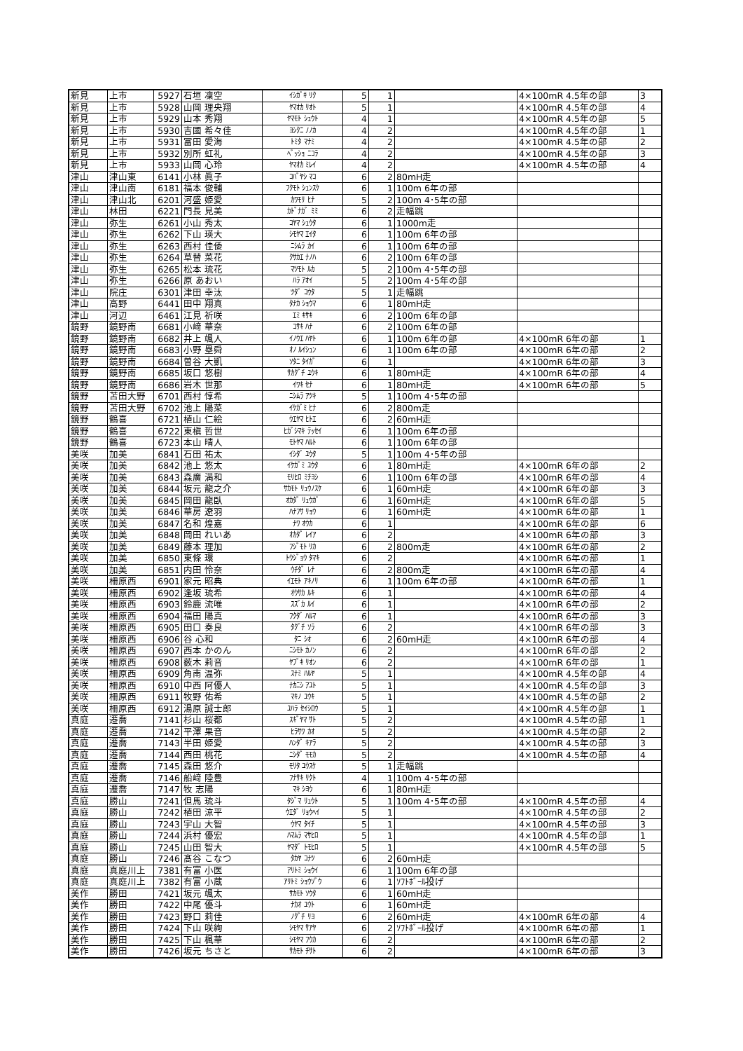| 新見 | 上市 | 5927 | 石垣 凜空 | ｲｼｶﾞｷ ﾘｸ | 5 | 1 | | 4×100mR 4.5年の部 | 3 |
| 新見 | 上市 | 5928 | 山岡 理央翔 | ﾔﾏｵｶ ﾘｵﾄ | 5 | 1 | | 4×100mR 4.5年の部 | 4 |
| 新見 | 上市 | 5929 | 山本 秀翔 | ﾔﾏﾓﾄ ｼｭｳﾄ | 4 | 1 | | 4×100mR 4.5年の部 | 5 |
| 新見 | 上市 | 5930 | 吉國 希々佳 | ﾖｼｸﾆ ﾉﾉｶ | 4 | 2 | | 4×100mR 4.5年の部 | 1 |
| 新見 | 上市 | 5931 | 冨田 愛海 | ﾄﾐﾀ ﾏﾅﾐ | 4 | 2 | | 4×100mR 4.5年の部 | 2 |
| 新見 | 上市 | 5932 | 別所 虹礼 | ﾍﾞｯｼｮ ﾆｺﾗ | 4 | 2 | | 4×100mR 4.5年の部 | 3 |
| 新見 | 上市 | 5933 | 山岡 心玲 | ﾔﾏｵｶ ﾐﾚｲ | 4 | 2 | | 4×100mR 4.5年の部 | 4 |
| 津山 | 津山東 | 6141 | 小林 眞子 | ｺﾊﾞﾔｼ ﾏｺ | 6 | 2 | 80mH走 | | |
| 津山 | 津山南 | 6181 | 福本 俊輔 | ﾌｸﾓﾄ ｼｭﾝｽｹ | 6 | 1 | 100m 6年の部 | | |
| 津山 | 津山北 | 6201 | 河盛 姫愛 | ｶﾜﾓﾘ ﾋﾅ | 5 | 2 | 100m 4･5年の部 | | |
| 津山 | 林田 | 6221 | 門長 見美 | ｶﾄﾞﾅｶﾞ ﾐﾐ | 6 | 2 | 走幅跳 | | |
| 津山 | 弥生 | 6261 | 小山 秀太 | ｺﾔﾏ ｼｭｳﾀ | 6 | 1 | 1000m走 | | |
| 津山 | 弥生 | 6262 | 下山 瑛大 | ｼﾓﾔﾏ ｴｲﾀ | 6 | 1 | 100m 6年の部 | | |
| 津山 | 弥生 | 6263 | 西村 佳倭 | ﾆｼﾑﾗ ｶｲ | 6 | 1 | 100m 6年の部 | | |
| 津山 | 弥生 | 6264 | 草替 菜花 | ｸｻｶｴ ﾅﾉﾊ | 6 | 2 | 100m 6年の部 | | |
| 津山 | 弥生 | 6265 | 松本 琉花 | ﾏﾂﾓﾄ ﾙｶ | 5 | 2 | 100m 4･5年の部 | | |
| 津山 | 弥生 | 6266 | 原 あおい | ﾊﾗ ｱｵｲ | 5 | 2 | 100m 4･5年の部 | | |
| 津山 | 院庄 | 6301 | 津田 幸汰 | ﾂﾀﾞ ｺｳﾀ | 5 | 1 | 走幅跳 | | |
| 津山 | 高野 | 6441 | 田中 翔真 | ﾀﾅｶ ｼｮｳﾏ | 6 | 1 | 80mH走 | | |
| 津山 | 河辺 | 6461 | 江見 祈咲 | ｴﾐ ｷｻｷ | 6 | 2 | 100m 6年の部 | | |
| 鏡野 | 鏡野南 | 6681 | 小﨑 華奈 | ｺｻｷ ﾊﾅ | 6 | 2 | 100m 6年の部 | | |
| 鏡野 | 鏡野南 | 6682 | 井上 颯人 | ｲﾉｳｴ ﾊﾔﾄ | 6 | 1 | 100m 6年の部 | 4×100mR 6年の部 | 1 |
| 鏡野 | 鏡野南 | 6683 | 小野 塁舜 | ｵﾉ ﾙｲｼｭﾝ | 6 | 1 | 100m 6年の部 | 4×100mR 6年の部 | 2 |
| 鏡野 | 鏡野南 | 6684 | 曽谷 大凱 | ｿﾀﾆ ﾀｲｶﾞ | 6 | 1 | | 4×100mR 6年の部 | 3 |
| 鏡野 | 鏡野南 | 6685 | 坂口 悠樹 | ｻｶｸﾞﾁ ﾕｳｷ | 6 | 1 | 80mH走 | 4×100mR 6年の部 | 4 |
| 鏡野 | 鏡野南 | 6686 | 岩木 世那 | ｲﾜｷ ｾﾅ | 6 | 1 | 80mH走 | 4×100mR 6年の部 | 5 |
| 鏡野 | 苫田大野 | 6701 | 西村 惇希 | ﾆｼﾑﾗ ｱﾂｷ | 5 | 1 | 100m 4･5年の部 | | |
| 鏡野 | 苫田大野 | 6702 | 池上 陽菜 | ｲｹｶﾞﾐ ﾋﾅ | 6 | 2 | 800m走 | | |
| 鏡野 | 鶴喜 | 6721 | 植山 仁絵 | ｳｴﾔﾏ ﾋﾄｴ | 6 | 2 | 60mH走 | | |
| 鏡野 | 鶴喜 | 6722 | 東槇 哲世 | ﾋｶﾞｼﾏｷ ﾃｯｾｲ | 6 | 1 | 100m 6年の部 | | |
| 鏡野 | 鶴喜 | 6723 | 本山 晴人 | ﾓﾄﾔﾏ ﾊﾙﾄ | 6 | 1 | 100m 6年の部 | | |
| 美咲 | 加美 | 6841 | 石田 祐太 | ｲｼﾀﾞ ﾕｳﾀ | 5 | 1 | 100m 4･5年の部 | | |
| 美咲 | 加美 | 6842 | 池上 悠太 | ｲｹｶﾞﾐ ﾕｳﾀ | 6 | 1 | 80mH走 | 4×100mR 6年の部 | 2 |
| 美咲 | 加美 | 6843 | 森廣 満和 | ﾓﾘﾋﾛ ﾐﾁﾖｼ | 6 | 1 | 100m 6年の部 | 4×100mR 6年の部 | 4 |
| 美咲 | 加美 | 6844 | 坂元 龍之介 | ｻｶﾓﾄ ﾘｭｳﾉｽｹ | 6 | 1 | 60mH走 | 4×100mR 6年の部 | 3 |
| 美咲 | 加美 | 6845 | 岡田 龍臥 | ｵｶﾀﾞ ﾘｭｳｶﾞ | 6 | 1 | 60mH走 | 4×100mR 6年の部 | 5 |
| 美咲 | 加美 | 6846 | 華房 遼羽 | ﾊﾅﾌｻ ﾘｮｳ | 6 | 1 | 60mH走 | 4×100mR 6年の部 | 1 |
| 美咲 | 加美 | 6847 | 名和 煌嘉 | ﾅﾜ ｵｳｶ | 6 | 1 | | 4×100mR 6年の部 | 6 |
| 美咲 | 加美 | 6848 | 岡田 れいあ | ｵｶﾀﾞ ﾚｲｱ | 6 | 2 | | 4×100mR 6年の部 | 3 |
| 美咲 | 加美 | 6849 | 藤本 理加 | ﾌｼﾞﾓﾄ ﾘｶ | 6 | 2 | 800m走 | 4×100mR 6年の部 | 2 |
| 美咲 | 加美 | 6850 | 東條 環 | ﾄｳｼﾞｮｳ ﾀﾏｷ | 6 | 2 | | 4×100mR 6年の部 | 1 |
| 美咲 | 加美 | 6851 | 内田 怜奈 | ｳﾁﾀﾞ ﾚﾅ | 6 | 2 | 800m走 | 4×100mR 6年の部 | 4 |
| 美咲 | 柵原西 | 6901 | 家元 昭典 | ｲｴﾓﾄ ｱｷﾉﾘ | 6 | 1 | 100m 6年の部 | 4×100mR 6年の部 | 1 |
| 美咲 | 柵原西 | 6902 | 逢坂 琉希 | ｵｳｻｶ ﾙｷ | 6 | 1 | | 4×100mR 6年の部 | 4 |
| 美咲 | 柵原西 | 6903 | 鈴鹿 流唯 | ｽｽﾞｶ ﾙｲ | 6 | 1 | | 4×100mR 6年の部 | 2 |
| 美咲 | 柵原西 | 6904 | 福田 陽真 | ﾌｸﾀﾞ ﾊﾙﾏ | 6 | 1 | | 4×100mR 6年の部 | 3 |
| 美咲 | 柵原西 | 6905 | 田口 奏良 | ﾀｸﾞﾁ ｿﾗ | 6 | 2 | | 4×100mR 6年の部 | 3 |
| 美咲 | 柵原西 | 6906 | 谷 心和 | ﾀﾆ ｼｵ | 6 | 2 | 60mH走 | 4×100mR 6年の部 | 4 |
| 美咲 | 柵原西 | 6907 | 西本 かのん | ﾆｼﾓﾄ ｶﾉﾝ | 6 | 2 | | 4×100mR 6年の部 | 2 |
| 美咲 | 柵原西 | 6908 | 薮木 莉音 | ﾔﾌﾞｷ ﾘｵﾝ | 6 | 2 | | 4×100mR 6年の部 | 1 |
| 美咲 | 柵原西 | 6909 | 角南 温弥 | ｽﾅﾐ ﾊﾙﾔ | 5 | 1 | | 4×100mR 4.5年の部 | 4 |
| 美咲 | 柵原西 | 6910 | 中西 阿優人 | ﾅｶﾆｼ ｱﾕﾄ | 5 | 1 | | 4×100mR 4.5年の部 | 3 |
| 美咲 | 柵原西 | 6911 | 牧野 佑希 | ﾏｷﾉ ﾕｳｷ | 5 | 1 | | 4×100mR 4.5年の部 | 2 |
| 美咲 | 柵原西 | 6912 | 湯原 誠士郎 | ﾕﾊﾗ ｾｲｼﾛｳ | 5 | 1 | | 4×100mR 4.5年の部 | 1 |
| 真庭 | 遷喬 | 7141 | 杉山 桜都 | ｽｷﾞﾔﾏ ｻﾄ | 5 | 2 | | 4×100mR 4.5年の部 | 1 |
| 真庭 | 遷喬 | 7142 | 平澤 果音 | ﾋﾗｻﾜ ｶｵ | 5 | 2 | | 4×100mR 4.5年の部 | 2 |
| 真庭 | 遷喬 | 7143 | 半田 姫愛 | ﾊﾝﾀﾞ ｷｱﾗ | 5 | 2 | | 4×100mR 4.5年の部 | 3 |
| 真庭 | 遷喬 | 7144 | 西田 桃花 | ﾆｼﾀﾞ ﾓﾓｶ | 5 | 2 | | 4×100mR 4.5年の部 | 4 |
| 真庭 | 遷喬 | 7145 | 森田 悠介 | ﾓﾘﾀ ﾕｳｽｹ | 5 | 1 | 走幅跳 | | |
| 真庭 | 遷喬 | 7146 | 船﨑 陸豊 | ﾌﾅｻｷ ﾘｸﾄ | 4 | 1 | 100m 4･5年の部 | | |
| 真庭 | 遷喬 | 7147 | 牧 志陽 | ﾏｷ ｼﾖｳ | 6 | 1 | 80mH走 | | |
| 真庭 | 勝山 | 7241 | 但馬 琉斗 | ﾀｼﾞﾏ ﾘｭｳﾄ | 5 | 1 | 100m 4･5年の部 | 4×100mR 4.5年の部 | 4 |
| 真庭 | 勝山 | 7242 | 植田 涼平 | ｳｴﾀﾞ ﾘｮｳﾍｲ | 5 | 1 | | 4×100mR 4.5年の部 | 2 |
| 真庭 | 勝山 | 7243 | 宇山 大智 | ｳﾔﾏ ﾀｲﾁ | 5 | 1 | | 4×100mR 4.5年の部 | 3 |
| 真庭 | 勝山 | 7244 | 浜村 優宏 | ﾊﾏﾑﾗ ﾏｻﾋﾛ | 5 | 1 | | 4×100mR 4.5年の部 | 1 |
| 真庭 | 勝山 | 7245 | 山田 智大 | ﾔﾏﾀﾞ ﾄﾓﾋﾛ | 5 | 1 | | 4×100mR 4.5年の部 | 5 |
| 真庭 | 勝山 | 7246 | 髙谷 こなつ | ﾀｶﾔ ｺﾅﾂ | 6 | 2 | 60mH走 | | |
| 真庭 | 真庭川上 | 7381 | 有富 小医 | ｱﾘﾄﾐ ｼｮｳｲ | 6 | 1 | 100m 6年の部 | | |
| 真庭 | 真庭川上 | 7382 | 有富 小蔵 | ｱﾘﾄﾐ ｼｮｳｿﾞｳ | 6 | 1 | ｿﾌﾄﾎﾞｰﾙ投げ | | |
| 美作 | 勝田 | 7421 | 坂元 颯太 | ｻｶﾓﾄ ｿｳﾀ | 6 | 1 | 60mH走 | | |
| 美作 | 勝田 | 7422 | 中尾 優斗 | ﾅｶｵ ﾕｳﾄ | 6 | 1 | 60mH走 | | |
| 美作 | 勝田 | 7423 | 野口 莉佳 | ﾉｸﾞﾁ ﾘﾖ | 6 | 2 | 60mH走 | 4×100mR 6年の部 | 4 |
| 美作 | 勝田 | 7424 | 下山 咲絢 | ｼﾓﾔﾏ ｻｱﾔ | 6 | 2 | ｿﾌﾄﾎﾞｰﾙ投げ | 4×100mR 6年の部 | 1 |
| 美作 | 勝田 | 7425 | 下山 楓華 | ｼﾓﾔﾏ ﾌｳｶ | 6 | 2 | | 4×100mR 6年の部 | 2 |
| 美作 | 勝田 | 7426 | 坂元 ちさと | ｻｶﾓﾄ ﾁｻﾄ | 6 | 2 | | 4×100mR 6年の部 | 3 |